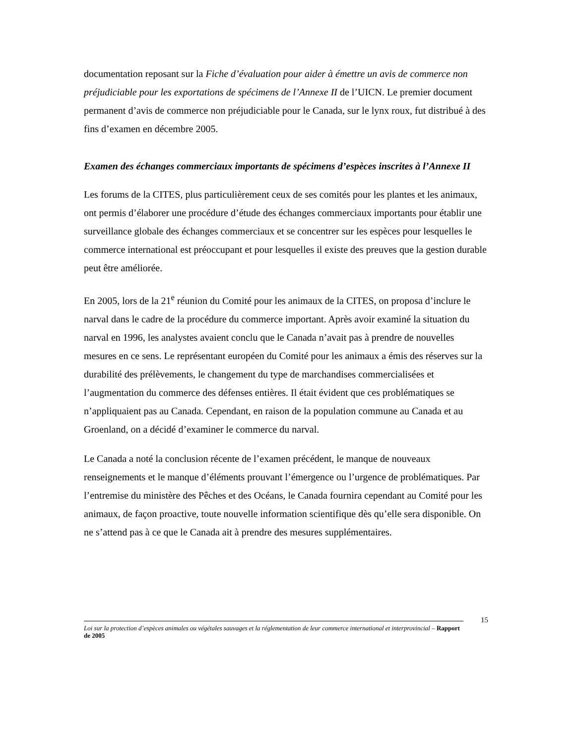documentation reposant sur la Fiche d’évaluation pour aider à émettre un avis de commerce non préjudiciable pour les exportations de spécimens de l’Annexe II de l’UICN. Le premier document permanent d’avis de commerce non préjudiciable pour le Canada, sur le lynx roux, fut distribué à des fins d’examen en décembre 2005.
Examen des échanges commerciaux importants de spécimens d’espèces inscrites à l’Annexe II
Les forums de la CITES, plus particulièrement ceux de ses comités pour les plantes et les animaux, ont permis d’élaborer une procédure d’étude des échanges commerciaux importants pour établir une surveillance globale des échanges commerciaux et se concentrer sur les espèces pour lesquelles le commerce international est préoccupant et pour lesquelles il existe des preuves que la gestion durable peut être améliorée.
En 2005, lors de la 21<sup>e</sup> réunion du Comité pour les animaux de la CITES, on proposa d’inclure le narval dans le cadre de la procédure du commerce important. Après avoir examiné la situation du narval en 1996, les analystes avaient conclu que le Canada n’avait pas à prendre de nouvelles mesures en ce sens. Le représentant européen du Comité pour les animaux a émis des réserves sur la durabilité des prélèvements, le changement du type de marchandises commercialisées et l’augmentation du commerce des défenses entières. Il était évident que ces problématiques se n’appliquaient pas au Canada. Cependant, en raison de la population commune au Canada et au Groenland, on a décidé d’examiner le commerce du narval.
Le Canada a noté la conclusion récente de l’examen précédent, le manque de nouveaux renseignements et le manque d’éléments prouvant l’émergence ou l’urgence de problématiques. Par l’entremise du ministère des Pêches et des Océans, le Canada fournira cependant au Comité pour les animaux, de façon proactive, toute nouvelle information scientifique dès qu’elle sera disponible. On ne s’attend pas à ce que le Canada ait à prendre des mesures supplémentaires.
Loi sur la protection d’espèces animales ou végétales sauvages et la réglementation de leur commerce international et interprovincial – Rapport de 2005
15